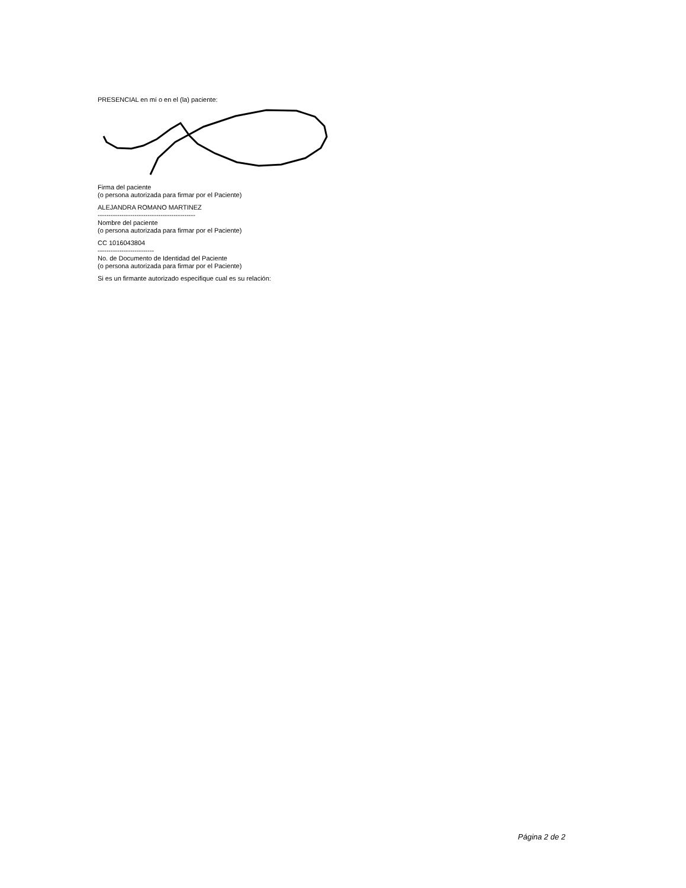PRESENCIAL en mí o en el (la) paciente:
Firma del paciente
(o persona autorizada para firmar por el Paciente)
ALEJANDRA ROMANO MARTINEZ
---------------------------------------------
Nombre del paciente
(o persona autorizada para firmar por el Paciente)
CC 1016043804
--------------------------
No. de Documento de Identidad del Paciente
(o persona autorizada para firmar por el Paciente)
Si es un firmante autorizado especifique cual es su relación:
Página 2 de 2